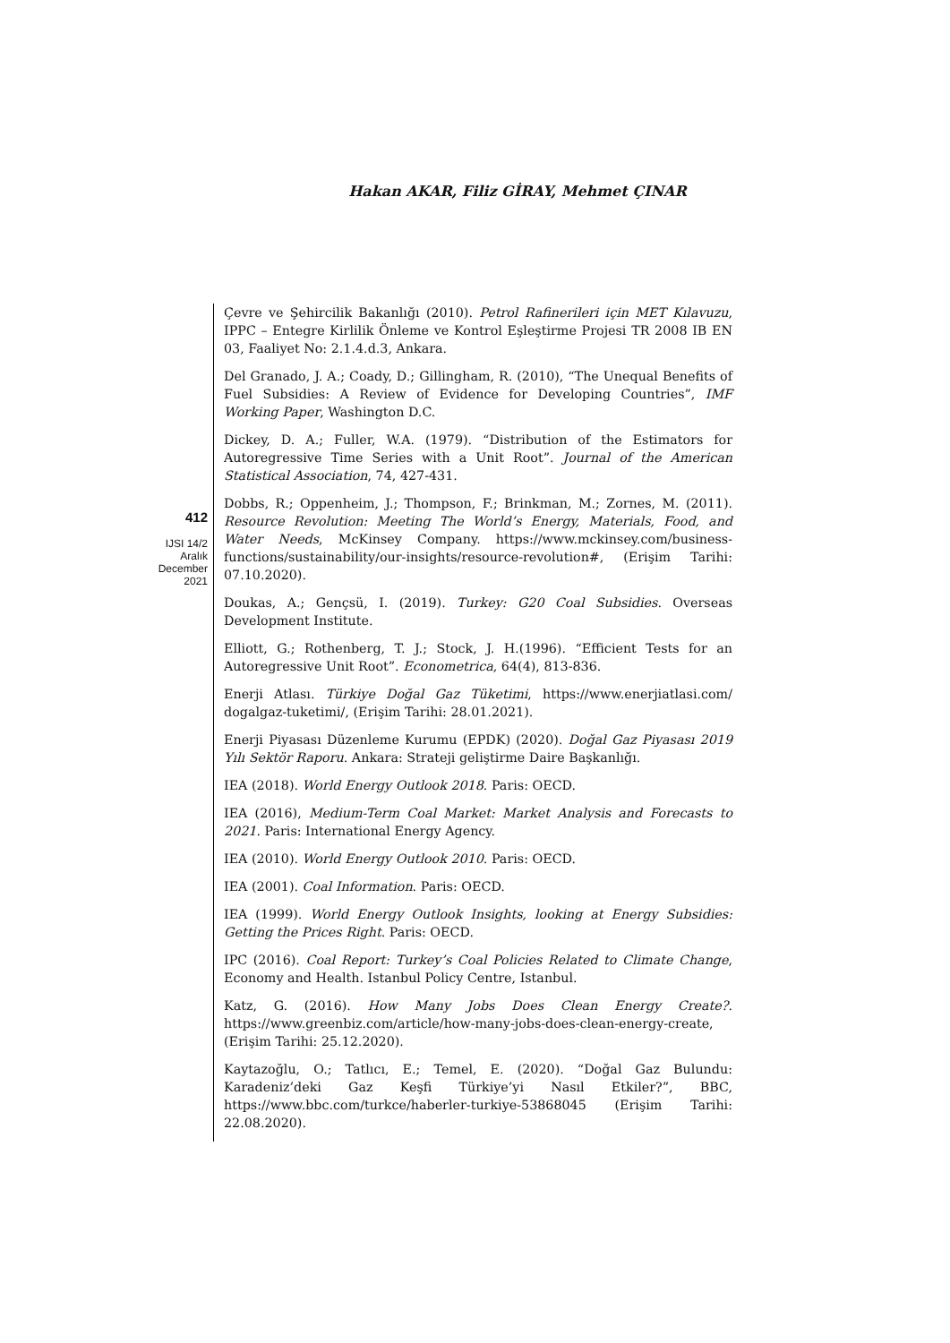Hakan AKAR, Filiz GİRAY, Mehmet ÇINAR
412
IJSI 14/2
Aralık
December
2021
Çevre ve Şehircilik Bakanlığı (2010). Petrol Rafinerileri için MET Kılavuzu, IPPC – Entegre Kirlilik Önleme ve Kontrol Eşleştirme Projesi TR 2008 IB EN 03, Faaliyet No: 2.1.4.d.3, Ankara.
Del Granado, J. A.; Coady, D.; Gillingham, R. (2010), “The Unequal Benefits of Fuel Subsidies: A Review of Evidence for Developing Countries”, IMF Working Paper, Washington D.C.
Dickey, D. A.; Fuller, W.A. (1979). “Distribution of the Estimators for Autoregressive Time Series with a Unit Root”. Journal of the American Statistical Association, 74, 427-431.
Dobbs, R.; Oppenheim, J.; Thompson, F.; Brinkman, M.; Zornes, M. (2011). Resource Revolution: Meeting The World’s Energy, Materials, Food, and Water Needs, McKinsey Company. https://www.mckinsey.com/business-functions/sustainability/our-insights/resource-revolution#, (Erişim Tarihi: 07.10.2020).
Doukas, A.; Gençsü, I. (2019). Turkey: G20 Coal Subsidies. Overseas Development Institute.
Elliott, G.; Rothenberg, T. J.; Stock, J. H.(1996). “Efficient Tests for an Autoregressive Unit Root”. Econometrica, 64(4), 813-836.
Enerji Atlası. Türkiye Doğal Gaz Tüketimi, https://www.enerjiatlasi.com/ dogalgaz-tuketimi/, (Erişim Tarihi: 28.01.2021).
Enerji Piyasası Düzenleme Kurumu (EPDK) (2020). Doğal Gaz Piyasası 2019 Yılı Sektör Raporu. Ankara: Strateji geliştirme Daire Başkanlığı.
IEA (2018). World Energy Outlook 2018. Paris: OECD.
IEA (2016), Medium-Term Coal Market: Market Analysis and Forecasts to 2021. Paris: International Energy Agency.
IEA (2010). World Energy Outlook 2010. Paris: OECD.
IEA (2001). Coal Information. Paris: OECD.
IEA (1999). World Energy Outlook Insights, looking at Energy Subsidies: Getting the Prices Right. Paris: OECD.
IPC (2016). Coal Report: Turkey’s Coal Policies Related to Climate Change, Economy and Health. Istanbul Policy Centre, Istanbul.
Katz, G. (2016). How Many Jobs Does Clean Energy Create?. https://www.greenbiz.com/article/how-many-jobs-does-clean-energy-create, (Erişim Tarihi: 25.12.2020).
Kaytazoğlu, O.; Tatlıcı, E.; Temel, E. (2020). “Doğal Gaz Bulundu: Karadeniz’deki Gaz Keşfi Türkiye’yi Nasıl Etkiler?”, BBC, https://www.bbc.com/turkce/haberler-turkiye-53868045 (Erişim Tarihi: 22.08.2020).